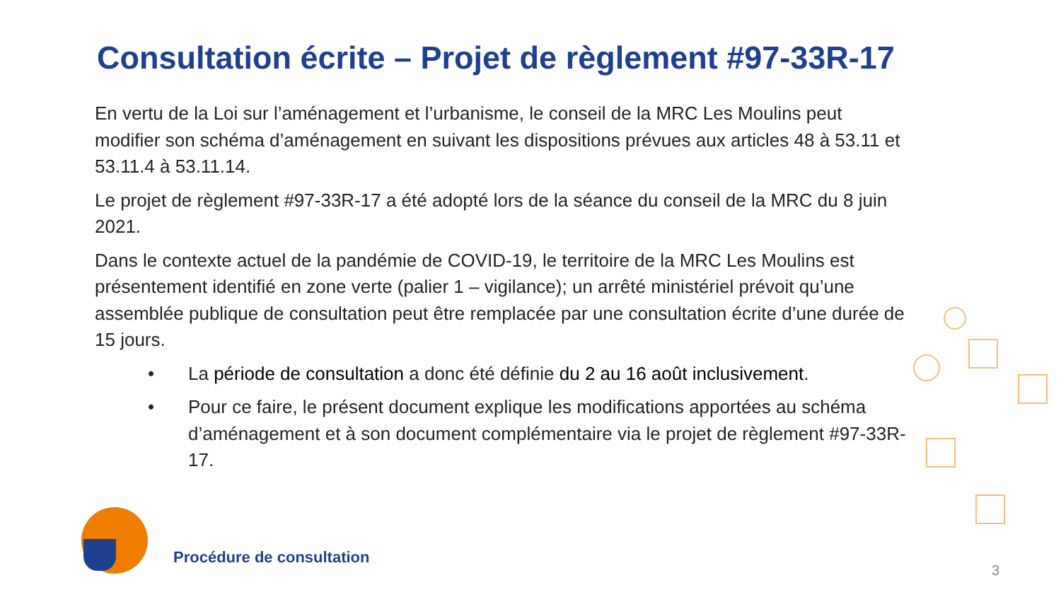Consultation écrite – Projet de règlement #97-33R-17
En vertu de la Loi sur l’aménagement et l’urbanisme, le conseil de la MRC Les Moulins peut modifier son schéma d’aménagement en suivant les dispositions prévues aux articles 48 à 53.11 et 53.11.4 à 53.11.14.
Le projet de règlement #97-33R-17 a été adopté lors de la séance du conseil de la MRC du 8 juin 2021.
Dans le contexte actuel de la pandémie de COVID-19, le territoire de la MRC Les Moulins est présentement identifié en zone verte (palier 1 – vigilance); un arrêté ministériel prévoit qu’une assemblée publique de consultation peut être remplacée par une consultation écrite d’une durée de 15 jours.
• La période de consultation a donc été définie du 2 au 16 août inclusivement.
• Pour ce faire, le présent document explique les modifications apportées au schéma d’aménagement et à son document complémentaire via le projet de règlement #97-33R-17.
Procédure de consultation
3